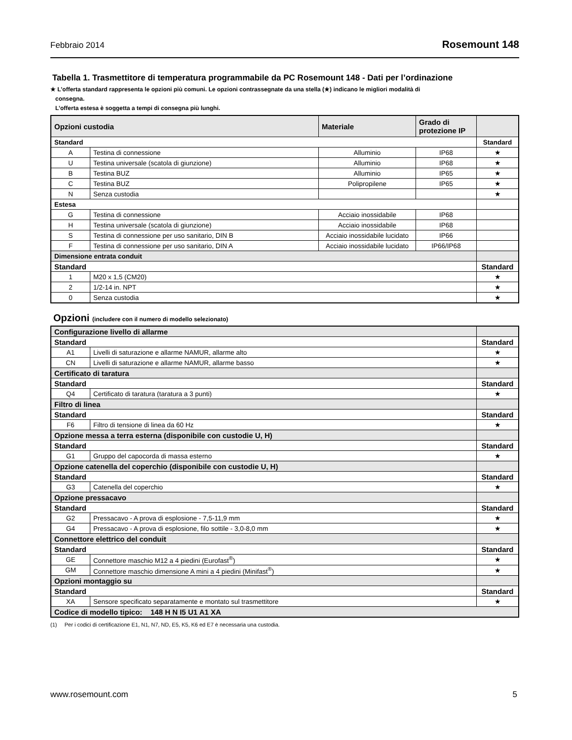Febbraio 2014 Rosemount 148
Tabella 1. Trasmettitore di temperatura programmabile da PC Rosemount 148 - Dati per l’ordinazione
★ L’offerta standard rappresenta le opzioni più comuni. Le opzioni contrassegnate da una stella (★) indicano le migliori modalità di
consegna.
L’offerta estesa è soggetta a tempi di consegna più lunghi.
| Opzioni custodia | | Materiale | Grado di protezione IP | |
| --- | --- | --- | --- | --- |
| Standard | | | | Standard |
| A | Testina di connessione | Alluminio | IP68 | ★ |
| U | Testina universale (scatola di giunzione) | Alluminio | IP68 | ★ |
| B | Testina BUZ | Alluminio | IP65 | ★ |
| C | Testina BUZ | Polipropilene | IP65 | ★ |
| N | Senza custodia | | | ★ |
| Estesa | | | | |
| G | Testina di connessione | Acciaio inossidabile | IP68 | |
| H | Testina universale (scatola di giunzione) | Acciaio inossidabile | IP68 | |
| S | Testina di connessione per uso sanitario, DIN B | Acciaio inossidabile lucidato | IP66 | |
| F | Testina di connessione per uso sanitario, DIN A | Acciaio inossidabile lucidato | IP66/IP68 | |
| Dimensione entrata conduit | | | | |
| Standard | | | | Standard |
| 1 | M20 x 1,5 (CM20) | | | ★ |
| 2 | 1/2-14 in. NPT | | | ★ |
| 0 | Senza custodia | | | ★ |
Opzioni (includere con il numero di modello selezionato)
| Configurazione livello di allarme | | |
| Standard | | Standard |
| A1 | Livelli di saturazione e allarme NAMUR, allarme alto | ★ |
| CN | Livelli di saturazione e allarme NAMUR, allarme basso | ★ |
| Certificato di taratura | | |
| Standard | | Standard |
| Q4 | Certificato di taratura (taratura a 3 punti) | ★ |
| Filtro di linea | | |
| Standard | | Standard |
| F6 | Filtro di tensione di linea da 60 Hz | ★ |
| Opzione messa a terra esterna (disponibile con custodie U, H) | | |
| Standard | | Standard |
| G1 | Gruppo del capocorda di massa esterno | ★ |
| Opzione catenella del coperchio (disponibile con custodie U, H) | | |
| Standard | | Standard |
| G3 | Catenella del coperchio | ★ |
| Opzione pressacavo | | |
| Standard | | Standard |
| G2 | Pressacavo - A prova di esplosione - 7,5-11,9 mm | ★ |
| G4 | Pressacavo - A prova di esplosione, filo sottile - 3,0-8,0 mm | ★ |
| Connettore elettrico del conduit | | |
| Standard | | Standard |
| GE | Connettore maschio M12 a 4 piedini (Eurofast<sup>®</sup>) | ★ |
| GM | Connettore maschio dimensione A mini a 4 piedini (Minifast<sup>®</sup>) | ★ |
| Opzioni montaggio su | | |
| Standard | | Standard |
| XA | Sensore specificato separatamente e montato sul trasmettitore | ★ |
| Codice di modello tipico: 148 H N I5 U1 A1 XA | | |
(1) Per i codici di certificazione E1, N1, N7, ND, E5, K5, K6 ed E7 è necessaria una custodia.
www.rosemount.com 5